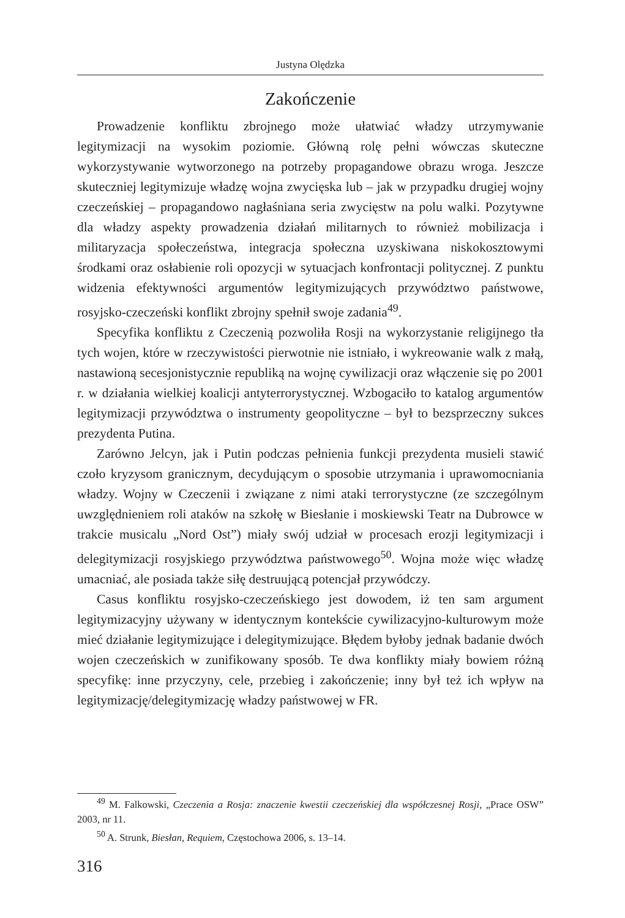Justyna Olędzka
Zakończenie
Prowadzenie konfliktu zbrojnego może ułatwiać władzy utrzymywanie legitymizacji na wysokim poziomie. Główną rolę pełni wówczas skuteczne wykorzystywanie wytworzonego na potrzeby propagandowe obrazu wroga. Jeszcze skuteczniej legitymizuje władzę wojna zwycięska lub – jak w przypadku drugiej wojny czeczeńskiej – propagandowo nagłaśniana seria zwycięstw na polu walki. Pozytywne dla władzy aspekty prowadzenia działań militarnych to również mobilizacja i militaryzacja społeczeństwa, integracja społeczna uzyskiwana niskokosztowymi środkami oraz osłabienie roli opozycji w sytuacjach konfrontacji politycznej. Z punktu widzenia efektywności argumentów legitymizujących przywództwo państwowe, rosyjsko-czeczeński konflikt zbrojny spełnił swoje zadania<sup>49</sup>.
Specyfika konfliktu z Czeczenią pozwoliła Rosji na wykorzystanie religijnego tła tych wojen, które w rzeczywistości pierwotnie nie istniało, i wykreowanie walk z małą, nastawioną secesjonistycznie republiką na wojnę cywilizacji oraz włączenie się po 2001 r. w działania wielkiej koalicji antyterrorystycznej. Wzbogaciło to katalog argumentów legitymizacji przywództwa o instrumenty geopolityczne – był to bezsprzeczny sukces prezydenta Putina.
Zarówno Jelcyn, jak i Putin podczas pełnienia funkcji prezydenta musieli stawić czoło kryzysom granicznym, decydującym o sposobie utrzymania i uprawomocniania władzy. Wojny w Czeczenii i związane z nimi ataki terrorystyczne (ze szczególnym uwzględnieniem roli ataków na szkołę w Biesłanie i moskiewski Teatr na Dubrowce w trakcie musicalu „Nord Ost”) miały swój udział w procesach erozji legitymizacji i delegitymizacji rosyjskiego przywództwa państwowego<sup>50</sup>. Wojna może więc władzę umacniać, ale posiada także siłę destruującą potencjał przywódczy.
Casus konfliktu rosyjsko-czeczeńskiego jest dowodem, iż ten sam argument legitymizacyjny używany w identycznym kontekście cywilizacyjno-kulturowym może mieć działanie legitymizujące i delegitymizujące. Błędem byłoby jednak badanie dwóch wojen czeczeńskich w zunifikowany sposób. Te dwa konflikty miały bowiem różną specyfikę: inne przyczyny, cele, przebieg i zakończenie; inny był też ich wpływ na legitymizację/delegitymizację władzy państwowej w FR.
<sup>49</sup> M. Falkowski, Czeczenia a Rosja: znaczenie kwestii czeczeńskiej dla współczesnej Rosji, „Prace OSW” 2003, nr 11.
<sup>50</sup> A. Strunk, Biesłan, Requiem, Częstochowa 2006, s. 13–14.
316